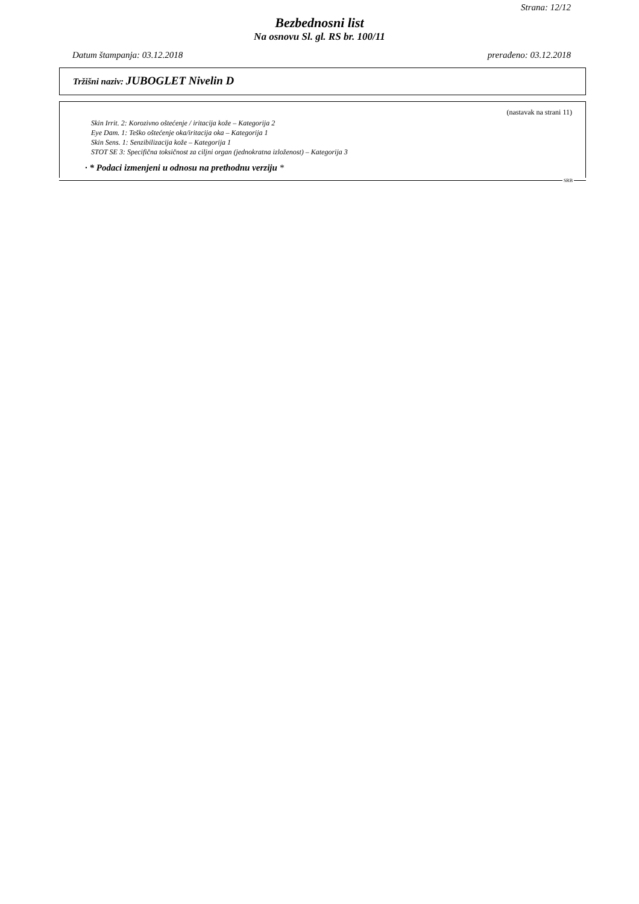Strana: 12/12
Bezbednosni list
Na osnovu Sl. gl. RS br. 100/11
Datum štampanja: 03.12.2018 prerađeno: 03.12.2018
Tržišni naziv: JUBOGLET Nivelin D
(nastavak na strani 11)
Skin Irrit. 2: Korozivno oštećenje / iritacija kože – Kategorija 2
Eye Dam. 1: Teško oštećenje oka/iritacija oka – Kategorija 1
Skin Sens. 1: Senzibilizacija kože – Kategorija 1
STOT SE 3: Specifična toksičnost za ciljni organ (jednokratna izloženost) – Kategorija 3
· * Podaci izmenjeni u odnosu na prethodnu verziju *
SRB